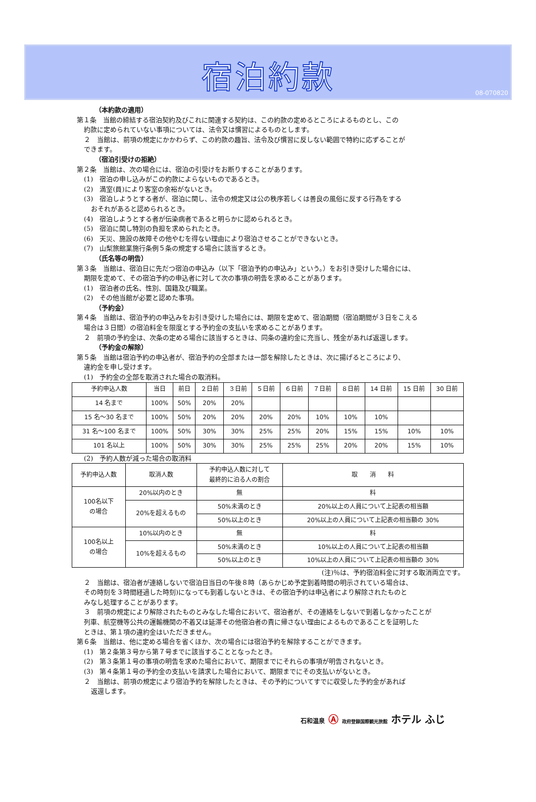宿泊約款
08-070820
（本約款の適用）
第１条　当館の締結する宿泊契約及びこれに関連する契約は、この約款の定めるところによるものとし、この
約款に定められていない事項については、法令又は慣習によるものとします。
２　当館は、前項の規定にかかわらず、この約款の趣旨、法令及び慣習に反しない範囲で特約に応ずることが
できます。
（宿泊引受けの拒絶）
第２条　当館は、次の場合には、宿泊の引受けをお断りすることがあります。
(1)　宿泊の申し込みがこの約款によらないものであるとき。
(2)　満室(員)により客室の余裕がないとき。
(3)　宿泊しようとする者が、宿泊に関し、法令の規定又は公の秩序若しくは善良の風俗に反する行為をする
おそれがあると認められるとき。
(4)　宿泊しようとする者が伝染病者であると明らかに認められるとき。
(5)　宿泊に関し特別の負担を求められたとき。
(6)　天災、施設の故障その他やむを得ない理由により宿泊させることができないとき。
(7)　山梨旅館業施行条例５条の規定する場合に該当するとき。
（氏名等の明告）
第３条　当館は、宿泊日に先だつ宿泊の申込み（以下「宿泊予約の申込み」という。）をお引き受けした場合には、
期限を定めて、その宿泊予約の申込者に対して次の事項の明告を求めることがあります。
(1)　宿泊者の氏名、性別、国籍及び職業。
(2)　その他当館が必要と認めた事項。
（予約金）
第４条　当館は、宿泊予約の申込みをお引き受けした場合には、期限を定めて、宿泊期間（宿泊期間が３日をこえる
場合は３日間）の宿泊料金を限度とする予約金の支払いを求めることがあります。
２　前項の予約金は、次条の定める場合に該当するときは、同条の違約金に充当し、残金があれば返還します。
（予約金の解除）
第５条　当館は宿泊予約の申込者が、宿泊予約の全部または一部を解除したときは、次に揚げるところにより、
違約金を申し受けます。
(1)　予約金の全部を取消された場合の取消料。
| 予約申込人数 | 当日 | 前日 | ２日前 | ３日前 | ５日前 | ６日前 | ７日前 | ８日前 | 14 日前 | 15 日前 | 30 日前 |
| --- | --- | --- | --- | --- | --- | --- | --- | --- | --- | --- | --- |
| 14 名まで | 100% | 50% | 20% | 20% | | | | | | | |
| 15 名～30 名まで | 100% | 50% | 20% | 20% | 20% | 20% | 10% | 10% | 10% | | |
| 31 名～100 名まで | 100% | 50% | 30% | 30% | 25% | 25% | 20% | 15% | 15% | 10% | 10% |
| 101 名以上 | 100% | 50% | 30% | 30% | 25% | 25% | 25% | 20% | 20% | 15% | 10% |
(2)　予約人数が減った場合の取消料
| 予約申込人数 | 取消人数 | 予約申込人数に対して 最終的に泊る人の割合 | 取 消 料 |
| --- | --- | --- | --- |
| 100名以下 の場合 | 20%以内のとき | 無 | 料 |
| | 20%を超えるもの | 50%未満のとき | 20%以上の人員について上記表の相当額 |
| | | 50%以上のとき | 20%以上の人員について上記表の相当額の 30% |
| 100名以上 の場合 | 10%以内のとき | 無 | 料 |
| | 10%を超えるもの | 50%未満のとき | 10%以上の人員について上記表の相当額 |
| | | 50%以上のとき | 10%以上の人員について上記表の相当額の 30% |
(注)％は、予約宿泊料金に対する取消両立です。
２　当館は、宿泊者が連絡しないで宿泊日当日の午後８時（あらかじめ予定到着時間の明示されている場合は、
その時刻を３時間経過した時刻)になっても到着しないときは、その宿泊予約は申込者により解除されたものと
みなし処理することがあります。
３　前項の規定により解除されたものとみなした場合において、宿泊者が、その連絡をしないで到着しなかったことが
列車、航空機等公共の運輸機関の不着又は延滞その他宿泊者の責に帰さない理由によるものであることを証明した
ときは、第１項の違約金はいただきません。
第６条　当館は、他に定める場合を省くほか、次の場合には宿泊予約を解除することができます。
(1)　第２条第３号から第７号までに該当することとなったとき。
(2)　第３条第１号の事項の明告を求めた場合において、期限までにそれらの事項が明告されないとき。
(3)　第４条第１号の予約金の支払いを請求した場合において、期限までにその支払いがないとき。
２　当館は、前項の規定により宿泊予約を解除したときは、その予約についてすでに収受した予約金があれば
返還します。
石和温泉 Ⓐ 政府登録国際観光旅館 ホテル ふじ